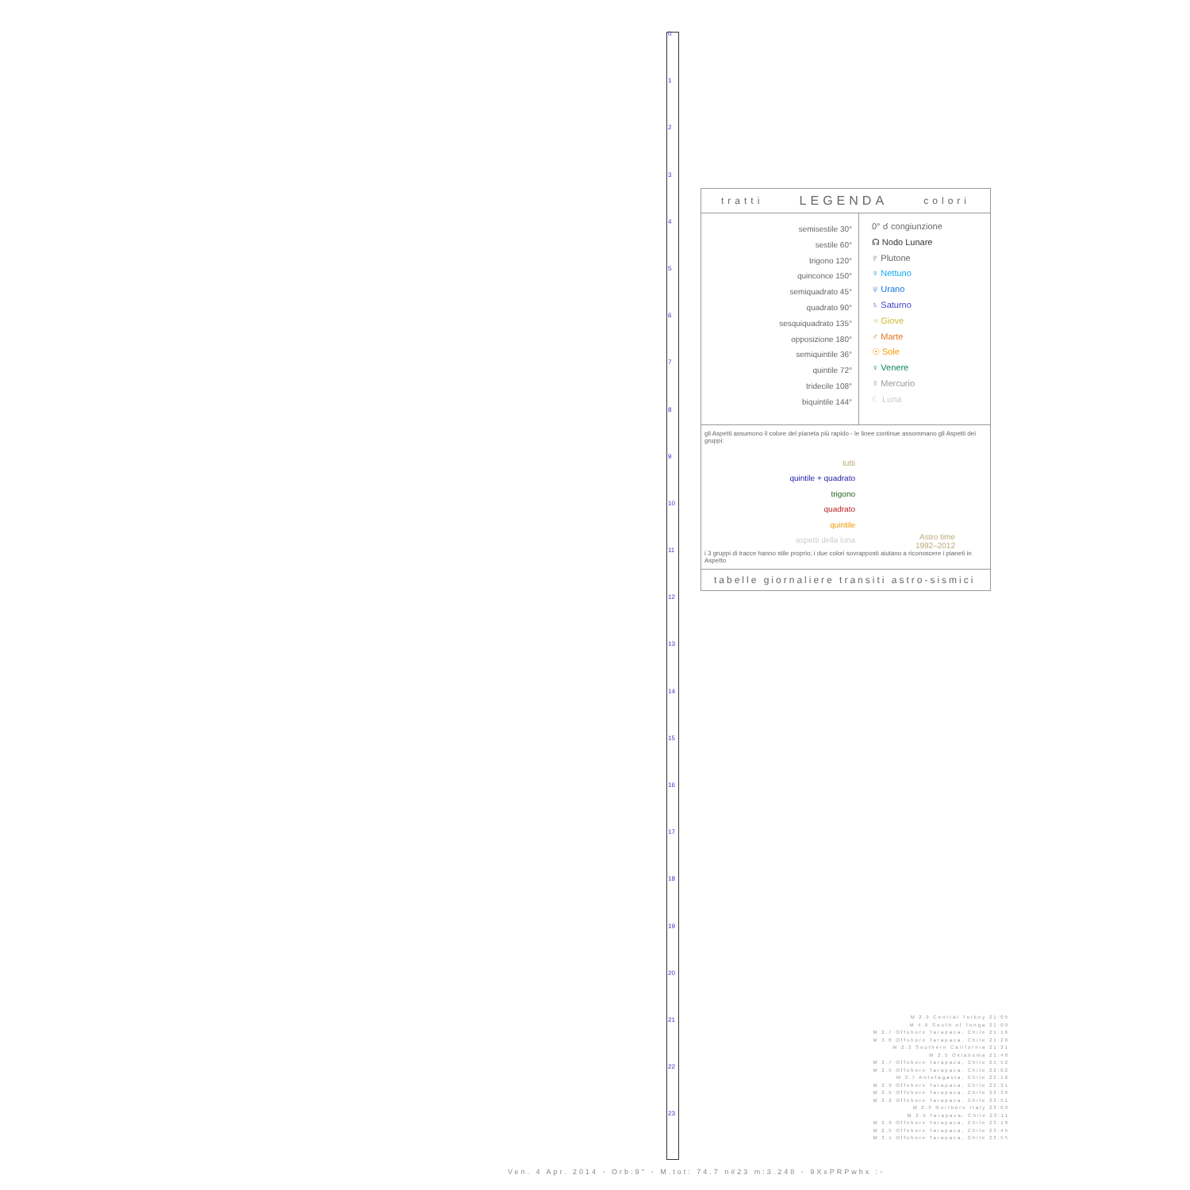0
1
2
3
4
5
6
7
8
9
10
11
12
13
14
15
16
17
18
19
20
21
22
23
tratti LEGENDA colori
semisestile 30°
sestile 60°
trigono 120°
quinconce 150°
semiquadrato 45°
quadrato 90°
sesquiquadrato 135°
opposizione 180°
semiquintile 36°
quintile 72°
tridecile 108°
biquintile 144°
0° ☌ congiunzione
☊ Nodo Lunare
♇ Plutone
♆ Nettuno
♅ Urano
♄ Saturno
♃ Giove
♂ Marte
☉ Sole
♀ Venere
☿ Mercurio
☾ Luna
gli Aspetti assumono il colore del pianeta più rapido - le linee continue assommano gli Aspetti dei gruppi:
tutti
quintile + quadrato
trigono
quadrato
quintile
aspetti della luna
Astro time
1992–2012
i 3 gruppi di tracce hanno stile proprio; i due colori sovrapposti aiutano a riconoscere i pianeti in Aspetto
tabelle giornaliere transiti astro-sismici
M 2.9 Central Turkey 21:05
M 4.6 South of Tonga 21:09
M 2.7 Offshore Tarapaca, Chile 21:16
M 3.0 Offshore Tarapaca, Chile 21:26
M 2.3 Southern California 21:31
M 2.5 Oklahoma 21:48
M 2.7 Offshore Tarapaca, Chile 21:52
M 2.5 Offshore Tarapaca, Chile 22:02
M 3.7 Antofagasta, Chile 22:16
M 2.9 Offshore Tarapaca, Chile 22:31
M 2.5 Offshore Tarapaca, Chile 22:36
M 2.2 Offshore Tarapaca, Chile 22:51
M 2.3 Northern Italy 23:09
M 2.5 Tarapaca, Chile 23:11
M 2.9 Offshore Tarapaca, Chile 23:19
M 2.5 Offshore Tarapaca, Chile 23:45
M 3.1 Offshore Tarapaca, Chile 23:55
Ven. 4 Apr. 2014 - Orb:9° - M.tot: 74.7 n#23 m:3.248 - 9XxPRPwhx :-